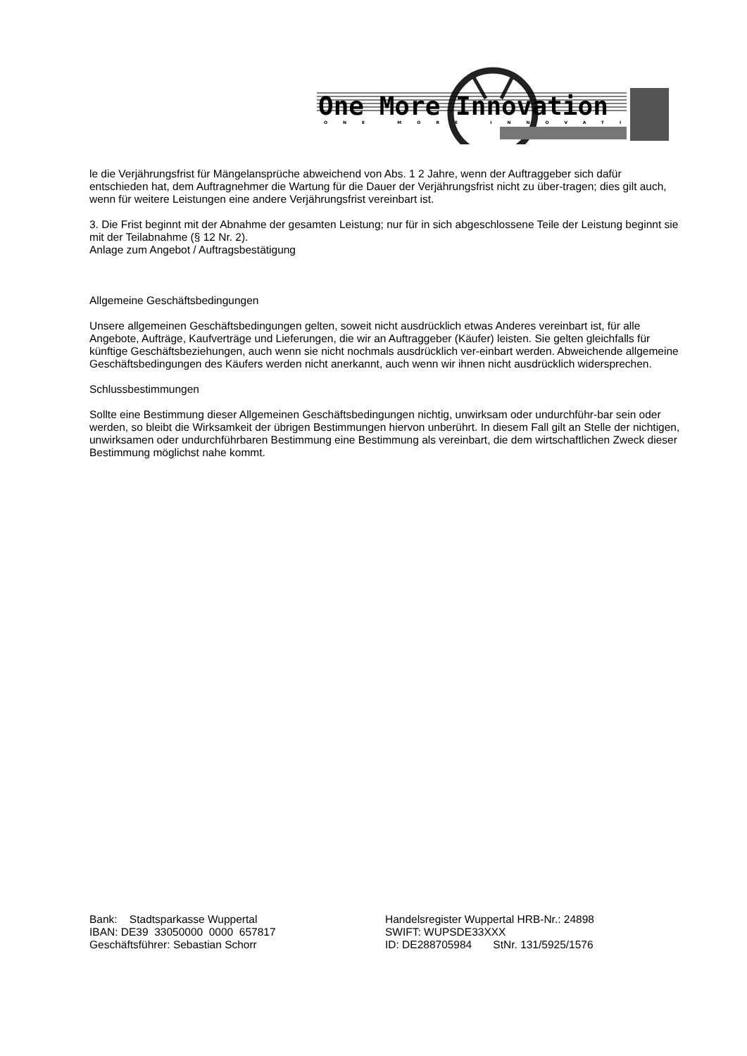One More Innovation
ONE MORE INNOVATION
le die Verjährungsfrist für Mängelansprüche abweichend von Abs. 1 2 Jahre, wenn der Auftraggeber sich dafür entschieden hat, dem Auftragnehmer die Wartung für die Dauer der Verjährungsfrist nicht zu über-tragen; dies gilt auch, wenn für weitere Leistungen eine andere Verjährungsfrist vereinbart ist.
3. Die Frist beginnt mit der Abnahme der gesamten Leistung; nur für in sich abgeschlossene Teile der Leistung beginnt sie mit der Teilabnahme (§ 12 Nr. 2).
Anlage zum Angebot / Auftragsbestätigung
Allgemeine Geschäftsbedingungen
Unsere allgemeinen Geschäftsbedingungen gelten, soweit nicht ausdrücklich etwas Anderes vereinbart ist, für alle Angebote, Aufträge, Kaufverträge und Lieferungen, die wir an Auftraggeber (Käufer) leisten. Sie gelten gleichfalls für künftige Geschäftsbeziehungen, auch wenn sie nicht nochmals ausdrücklich ver-einbart werden. Abweichende allgemeine Geschäftsbedingungen des Käufers werden nicht anerkannt, auch wenn wir ihnen nicht ausdrücklich widersprechen.
Schlussbestimmungen
Sollte eine Bestimmung dieser Allgemeinen Geschäftsbedingungen nichtig, unwirksam oder undurchführ-bar sein oder werden, so bleibt die Wirksamkeit der übrigen Bestimmungen hiervon unberührt. In diesem Fall gilt an Stelle der nichtigen, unwirksamen oder undurchführbaren Bestimmung eine Bestimmung als vereinbart, die dem wirtschaftlichen Zweck dieser Bestimmung möglichst nahe kommt.
Bank: Stadtsparkasse Wuppertal
IBAN: DE39 33050000 0000 657817
Geschäftsführer: Sebastian Schorr
Handelsregister Wuppertal HRB-Nr.: 24898
SWIFT: WUPSDE33XXX
ID: DE288705984 StNr. 131/5925/1576